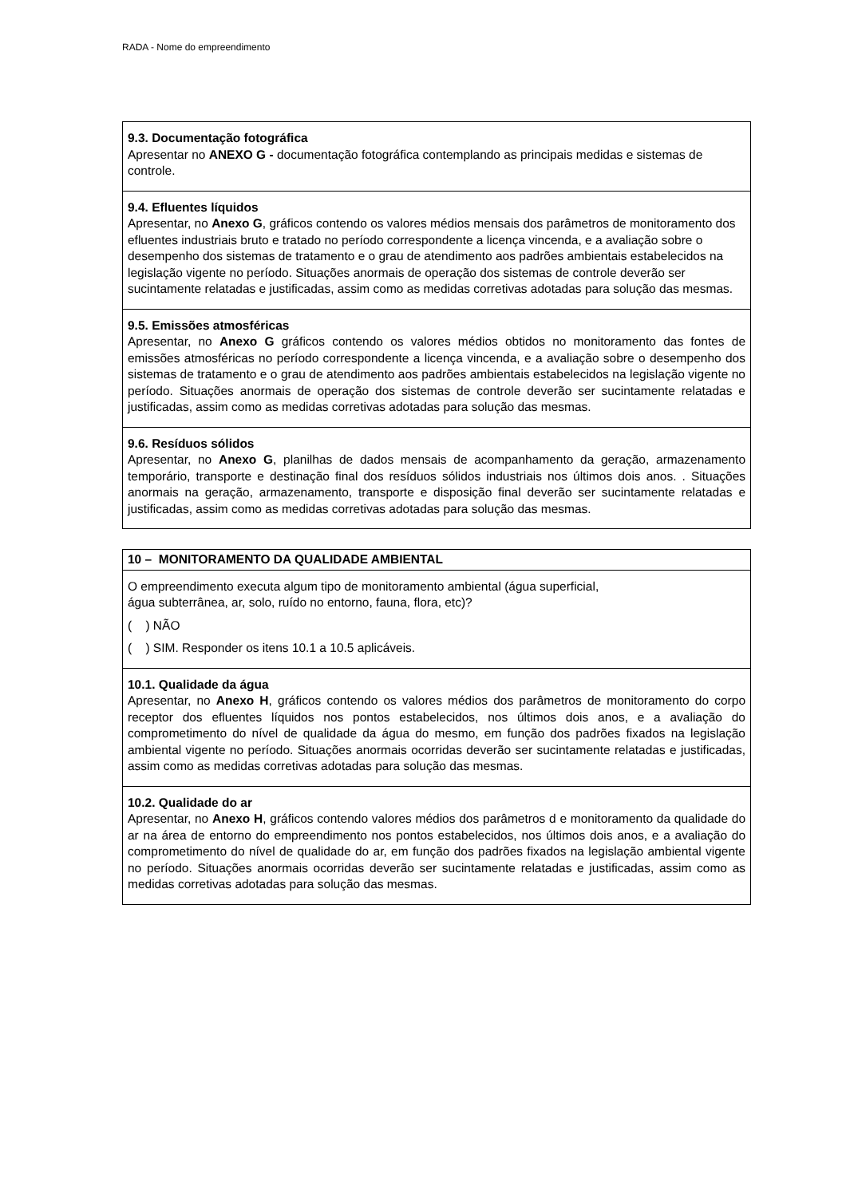RADA - Nome do empreendimento
| 9.3. Documentação fotográfica Apresentar no ANEXO G - documentação fotográfica contemplando as principais medidas e sistemas de controle. |
| 9.4. Efluentes líquidos Apresentar, no Anexo G , gráficos contendo os valores médios mensais dos parâmetros de monitoramento dos efluentes industriais bruto e tratado no período correspondente a licença vincenda, e a avaliação sobre o desempenho dos sistemas de tratamento e o grau de atendimento aos padrões ambientais estabelecidos na legislação vigente no período. Situações anormais de operação dos sistemas de controle deverão ser sucintamente relatadas e justificadas, assim como as medidas corretivas adotadas para solução das mesmas. |
| 9.5. Emissões atmosféricas Apresentar, no Anexo G gráficos contendo os valores médios obtidos no monitoramento das fontes de emissões atmosféricas no período correspondente a licença vincenda, e a avaliação sobre o desempenho dos sistemas de tratamento e o grau de atendimento aos padrões ambientais estabelecidos na legislação vigente no período. Situações anormais de operação dos sistemas de controle deverão ser sucintamente relatadas e justificadas, assim como as medidas corretivas adotadas para solução das mesmas. |
| 9.6. Resíduos sólidos Apresentar, no Anexo G , planilhas de dados mensais de acompanhamento da geração, armazenamento temporário, transporte e destinação final dos resíduos sólidos industriais nos últimos dois anos. . Situações anormais na geração, armazenamento, transporte e disposição final deverão ser sucintamente relatadas e justificadas, assim como as medidas corretivas adotadas para solução das mesmas. |
| 10 – MONITORAMENTO DA QUALIDADE AMBIENTAL |
| O empreendimento executa algum tipo de monitoramento ambiental (água superficial, água subterrânea, ar, solo, ruído no entorno, fauna, flora, etc)? ( ) NÃO ( ) SIM. Responder os itens 10.1 a 10.5 aplicáveis. |
| 10.1. Qualidade da água Apresentar, no Anexo H , gráficos contendo os valores médios dos parâmetros de monitoramento do corpo receptor dos efluentes líquidos nos pontos estabelecidos, nos últimos dois anos, e a avaliação do comprometimento do nível de qualidade da água do mesmo, em função dos padrões fixados na legislação ambiental vigente no período. Situações anormais ocorridas deverão ser sucintamente relatadas e justificadas, assim como as medidas corretivas adotadas para solução das mesmas. |
| 10.2. Qualidade do ar Apresentar, no Anexo H , gráficos contendo valores médios dos parâmetros d e monitoramento da qualidade do ar na área de entorno do empreendimento nos pontos estabelecidos, nos últimos dois anos, e a avaliação do comprometimento do nível de qualidade do ar, em função dos padrões fixados na legislação ambiental vigente no período. Situações anormais ocorridas deverão ser sucintamente relatadas e justificadas, assim como as medidas corretivas adotadas para solução das mesmas. |